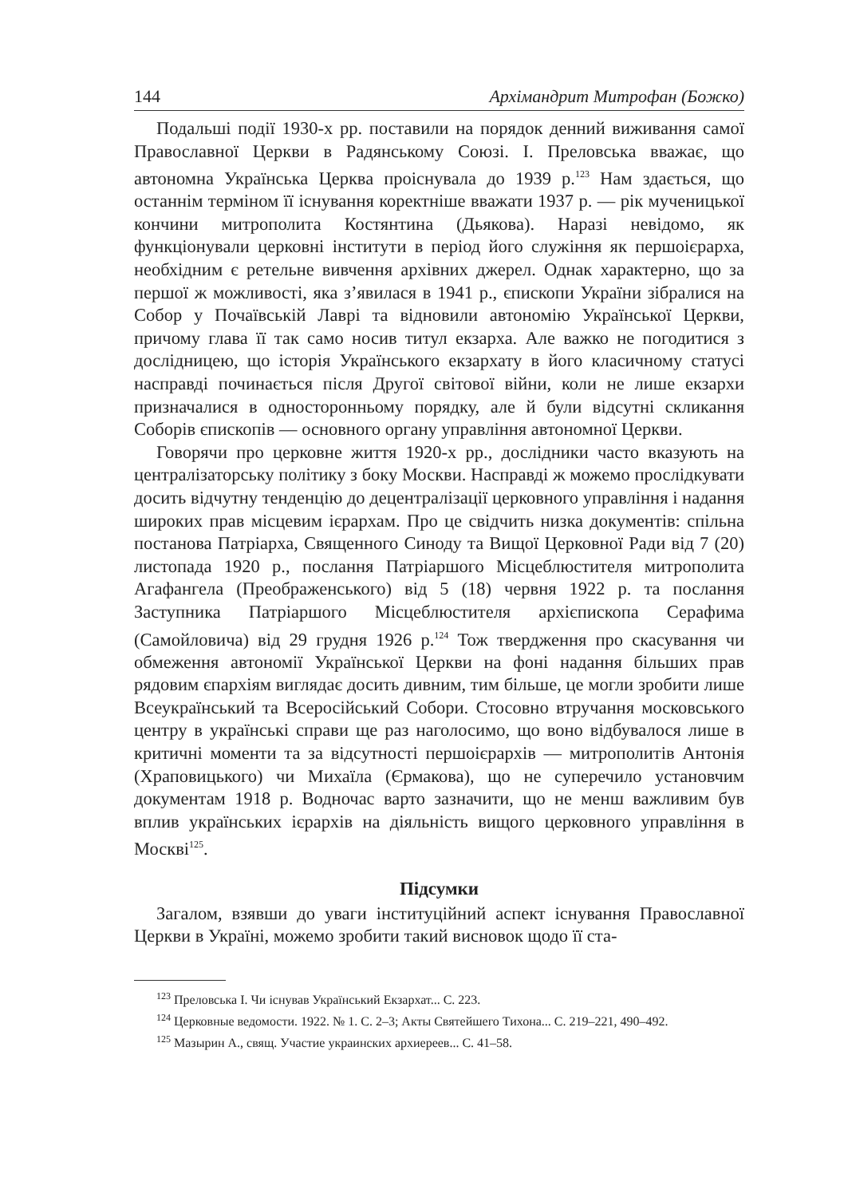144 Архімандрит Митрофан (Божко)
Подальші події 1930-х рр. поставили на порядок денний виживання самої Православної Церкви в Радянському Союзі. І. Преловська вважає, що автономна Українська Церква проіснувала до 1939 р.<sup>123</sup> Нам здається, що останнім терміном її існування коректніше вважати 1937 р. — рік мученицької кончини митрополита Костянтина (Дьякова). Наразі невідомо, як функціонували церковні інститути в період його служіння як першоієрарха, необхідним є ретельне вивчення архівних джерел. Однак характерно, що за першої ж можливості, яка з’явилася в 1941 р., єпископи України зібралися на Собор у Почаївській Лаврі та відновили автономію Української Церкви, причому глава її так само носив титул екзарха. Але важко не погодитися з дослідницею, що історія Українського екзархату в його класичному статусі насправді починається після Другої світової війни, коли не лише екзархи призначалися в односторонньому порядку, але й були відсутні скликання Соборів єпископів — основного органу управління автономної Церкви.
Говорячи про церковне життя 1920-х рр., дослідники часто вказують на централізаторську політику з боку Москви. Насправді ж можемо прослідкувати досить відчутну тенденцію до децентралізації церковного управління і надання широких прав місцевим ієрархам. Про це свідчить низка документів: спільна постанова Патріарха, Священного Синоду та Вищої Церковної Ради від 7 (20) листопада 1920 р., послання Патріаршого Місцеблюстителя митрополита Агафангела (Преображенського) від 5 (18) червня 1922 р. та послання Заступника Патріаршого Місцеблюстителя архієпископа Серафима (Самойловича) від 29 грудня 1926 р.<sup>124</sup> Тож твердження про скасування чи обмеження автономії Української Церкви на фоні надання більших прав рядовим єпархіям виглядає досить дивним, тим більше, це могли зробити лише Всеукраїнський та Всеросійський Собори. Стосовно втручання московського центру в українські справи ще раз наголосимо, що воно відбувалося лише в критичні моменти та за відсутності першоієрархів — митрополитів Антонія (Храповицького) чи Михаїла (Єрмакова), що не суперечило установчим документам 1918 р. Водночас варто зазначити, що не менш важливим був вплив українських ієрархів на діяльність вищого церковного управління в Москві<sup>125</sup>.
Підсумки
Загалом, взявши до уваги інституційний аспект існування Православної Церкви в Україні, можемо зробити такий висновок щодо її ста-
<sup>123</sup> Преловська І. Чи існував Український Екзархат... С. 223.
<sup>124</sup> Церковные ведомости. 1922. № 1. С. 2–3; Акты Святейшего Тихона... С. 219–221, 490–492.
<sup>125</sup> Мазырин А., свящ. Участие украинских архиереев... С. 41–58.